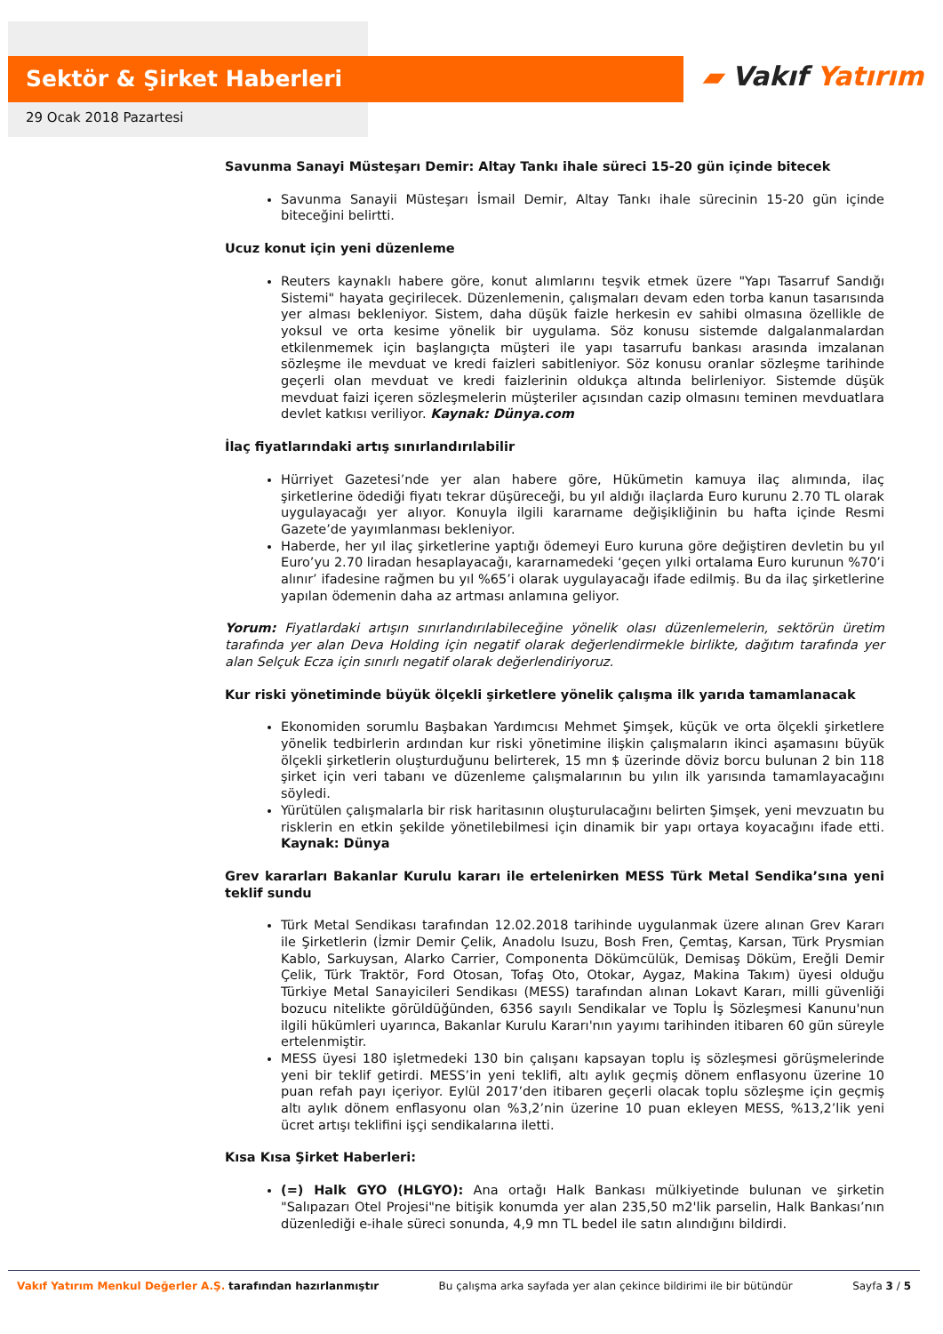Sektör & Şirket Haberleri ▰ Vakıf Yatırım
29 Ocak 2018 Pazartesi
Savunma Sanayi Müsteşarı Demir: Altay Tankı ihale süreci 15-20 gün içinde bitecek
Savunma Sanayii Müsteşarı İsmail Demir, Altay Tankı ihale sürecinin 15-20 gün içinde biteceğini belirtti.
Ucuz konut için yeni düzenleme
Reuters kaynaklı habere göre, konut alımlarını teşvik etmek üzere "Yapı Tasarruf Sandığı Sistemi" hayata geçirilecek. Düzenlemenin, çalışmaları devam eden torba kanun tasarısında yer alması bekleniyor. Sistem, daha düşük faizle herkesin ev sahibi olmasına özellikle de yoksul ve orta kesime yönelik bir uygulama. Söz konusu sistemde dalgalanmalardan etkilenmemek için başlangıçta müşteri ile yapı tasarrufu bankası arasında imzalanan sözleşme ile mevduat ve kredi faizleri sabitleniyor. Söz konusu oranlar sözleşme tarihinde geçerli olan mevduat ve kredi faizlerinin oldukça altında belirleniyor. Sistemde düşük mevduat faizi içeren sözleşmelerin müşteriler açısından cazip olmasını teminen mevduatlara devlet katkısı veriliyor. Kaynak: Dünya.com
İlaç fiyatlarındaki artış sınırlandırılabilir
Hürriyet Gazetesi’nde yer alan habere göre, Hükümetin kamuya ilaç alımında, ilaç şirketlerine ödediği fiyatı tekrar düşüreceği, bu yıl aldığı ilaçlarda Euro kurunu 2.70 TL olarak uygulayacağı yer alıyor. Konuyla ilgili kararname değişikliğinin bu hafta içinde Resmi Gazete’de yayımlanması bekleniyor.
Haberde, her yıl ilaç şirketlerine yaptığı ödemeyi Euro kuruna göre değiştiren devletin bu yıl Euro’yu 2.70 liradan hesaplayacağı, kararnamedeki ‘geçen yılki ortalama Euro kurunun %70’i alınır’ ifadesine rağmen bu yıl %65’i olarak uygulayacağı ifade edilmiş. Bu da ilaç şirketlerine yapılan ödemenin daha az artması anlamına geliyor.
Yorum: Fiyatlardaki artışın sınırlandırılabileceğine yönelik olası düzenlemelerin, sektörün üretim tarafında yer alan Deva Holding için negatif olarak değerlendirmekle birlikte, dağıtım tarafında yer alan Selçuk Ecza için sınırlı negatif olarak değerlendiriyoruz.
Kur riski yönetiminde büyük ölçekli şirketlere yönelik çalışma ilk yarıda tamamlanacak
Ekonomiden sorumlu Başbakan Yardımcısı Mehmet Şimşek, küçük ve orta ölçekli şirketlere yönelik tedbirlerin ardından kur riski yönetimine ilişkin çalışmaların ikinci aşamasını büyük ölçekli şirketlerin oluşturduğunu belirterek, 15 mn $ üzerinde döviz borcu bulunan 2 bin 118 şirket için veri tabanı ve düzenleme çalışmalarının bu yılın ilk yarısında tamamlayacağını söyledi.
Yürütülen çalışmalarla bir risk haritasının oluşturulacağını belirten Şimşek, yeni mevzuatın bu risklerin en etkin şekilde yönetilebilmesi için dinamik bir yapı ortaya koyacağını ifade etti. Kaynak: Dünya
Grev kararları Bakanlar Kurulu kararı ile ertelenirken MESS Türk Metal Sendika’sına yeni teklif sundu
Türk Metal Sendikası tarafından 12.02.2018 tarihinde uygulanmak üzere alınan Grev Kararı ile Şirketlerin (İzmir Demir Çelik, Anadolu Isuzu, Bosh Fren, Çemtaş, Karsan, Türk Prysmian Kablo, Sarkuysan, Alarko Carrier, Componenta Dökümcülük, Demisaş Döküm, Ereğli Demir Çelik, Türk Traktör, Ford Otosan, Tofaş Oto, Otokar, Aygaz, Makina Takım) üyesi olduğu Türkiye Metal Sanayicileri Sendikası (MESS) tarafından alınan Lokavt Kararı, milli güvenliği bozucu nitelikte görüldüğünden, 6356 sayılı Sendikalar ve Toplu İş Sözleşmesi Kanunu'nun ilgili hükümleri uyarınca, Bakanlar Kurulu Kararı'nın yayımı tarihinden itibaren 60 gün süreyle ertelenmiştir.
MESS üyesi 180 işletmedeki 130 bin çalışanı kapsayan toplu iş sözleşmesi görüşmelerinde yeni bir teklif getirdi. MESS’in yeni teklifi, altı aylık geçmiş dönem enflasyonu üzerine 10 puan refah payı içeriyor. Eylül 2017’den itibaren geçerli olacak toplu sözleşme için geçmiş altı aylık dönem enflasyonu olan %3,2’nin üzerine 10 puan ekleyen MESS, %13,2’lik yeni ücret artışı teklifini işçi sendikalarına iletti.
Kısa Kısa Şirket Haberleri:
(=) Halk GYO (HLGYO): Ana ortağı Halk Bankası mülkiyetinde bulunan ve şirketin "Salıpazarı Otel Projesi"ne bitişik konumda yer alan 235,50 m2'lik parselin, Halk Bankası’nın düzenlediği e-ihale süreci sonunda, 4,9 mn TL bedel ile satın alındığını bildirdi.
Vakıf Yatırım Menkul Değerler A.Ş. tarafından hazırlanmıştır
Bu çalışma arka sayfada yer alan çekince bildirimi ile bir bütündür
Sayfa 3 / 5